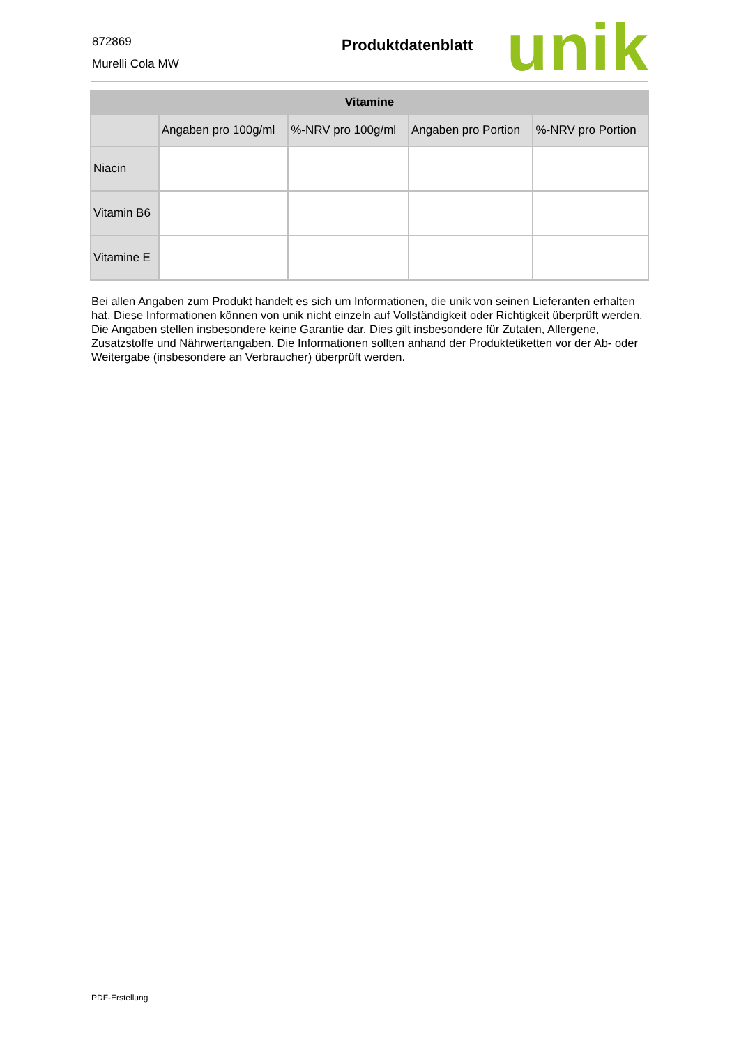872869
Murelli Cola MW
Produktdatenblatt unik
| Vitamine | | | | |
| --- | --- | --- | --- | --- |
| | Angaben pro 100g/ml | %-NRV pro 100g/ml | Angaben pro Portion | %-NRV pro Portion |
| Niacin | | | | |
| Vitamin B6 | | | | |
| Vitamine E | | | | |
Bei allen Angaben zum Produkt handelt es sich um Informationen, die unik von seinen Lieferanten erhalten hat. Diese Informationen können von unik nicht einzeln auf Vollständigkeit oder Richtigkeit überprüft werden. Die Angaben stellen insbesondere keine Garantie dar. Dies gilt insbesondere für Zutaten, Allergene, Zusatzstoffe und Nährwertangaben. Die Informationen sollten anhand der Produktetiketten vor der Ab- oder Weitergabe (insbesondere an Verbraucher) überprüft werden.
PDF-Erstellung